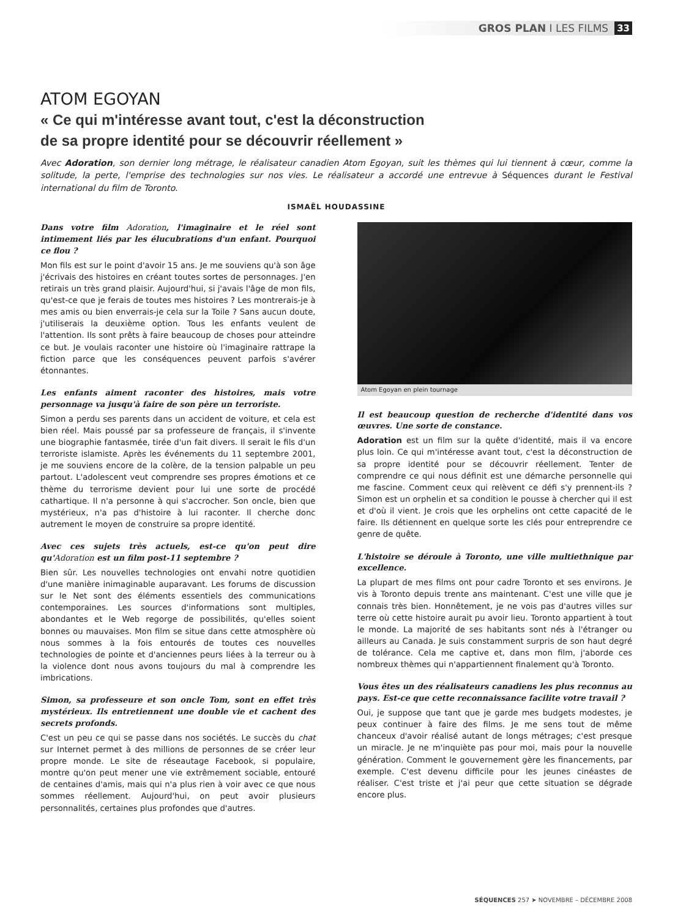GROS PLAN I LES FILMS 33
ATOM EGOYAN
« Ce qui m'intéresse avant tout, c'est la déconstruction
de sa propre identité pour se découvrir réellement »
Avec Adoration, son dernier long métrage, le réalisateur canadien Atom Egoyan, suit les thèmes qui lui tiennent à cœur, comme la solitude, la perte, l'emprise des technologies sur nos vies. Le réalisateur a accordé une entrevue à Séquences durant le Festival international du film de Toronto.
ISMAËL HOUDASSINE
Dans votre film Adoration, l'imaginaire et le réel sont intimement liés par les élucubrations d'un enfant. Pourquoi ce flou ?
Mon fils est sur le point d'avoir 15 ans. Je me souviens qu'à son âge j'écrivais des histoires en créant toutes sortes de personnages. J'en retirais un très grand plaisir. Aujourd'hui, si j'avais l'âge de mon fils, qu'est-ce que je ferais de toutes mes histoires ? Les montrerais-je à mes amis ou bien enverrais-je cela sur la Toile ? Sans aucun doute, j'utiliserais la deuxième option. Tous les enfants veulent de l'attention. Ils sont prêts à faire beaucoup de choses pour atteindre ce but. Je voulais raconter une histoire où l'imaginaire rattrape la fiction parce que les conséquences peuvent parfois s'avérer étonnantes.
Les enfants aiment raconter des histoires, mais votre personnage va jusqu'à faire de son père un terroriste.
Simon a perdu ses parents dans un accident de voiture, et cela est bien réel. Mais poussé par sa professeure de français, il s'invente une biographie fantasmée, tirée d'un fait divers. Il serait le fils d'un terroriste islamiste. Après les événements du 11 septembre 2001, je me souviens encore de la colère, de la tension palpable un peu partout. L'adolescent veut comprendre ses propres émotions et ce thème du terrorisme devient pour lui une sorte de procédé cathartique. Il n'a personne à qui s'accrocher. Son oncle, bien que mystérieux, n'a pas d'histoire à lui raconter. Il cherche donc autrement le moyen de construire sa propre identité.
Avec ces sujets très actuels, est-ce qu'on peut dire qu'Adoration est un film post-11 septembre ?
Bien sûr. Les nouvelles technologies ont envahi notre quotidien d'une manière inimaginable auparavant. Les forums de discussion sur le Net sont des éléments essentiels des communications contemporaines. Les sources d'informations sont multiples, abondantes et le Web regorge de possibilités, qu'elles soient bonnes ou mauvaises. Mon film se situe dans cette atmosphère où nous sommes à la fois entourés de toutes ces nouvelles technologies de pointe et d'anciennes peurs liées à la terreur ou à la violence dont nous avons toujours du mal à comprendre les imbrications.
Simon, sa professeure et son oncle Tom, sont en effet très mystérieux. Ils entretiennent une double vie et cachent des secrets profonds.
C'est un peu ce qui se passe dans nos sociétés. Le succès du chat sur Internet permet à des millions de personnes de se créer leur propre monde. Le site de réseautage Facebook, si populaire, montre qu'on peut mener une vie extrêmement sociable, entouré de centaines d'amis, mais qui n'a plus rien à voir avec ce que nous sommes réellement. Aujourd'hui, on peut avoir plusieurs personnalités, certaines plus profondes que d'autres.
Atom Egoyan en plein tournage
Il est beaucoup question de recherche d'identité dans vos œuvres. Une sorte de constance.
Adoration est un film sur la quête d'identité, mais il va encore plus loin. Ce qui m'intéresse avant tout, c'est la déconstruction de sa propre identité pour se découvrir réellement. Tenter de comprendre ce qui nous définit est une démarche personnelle qui me fascine. Comment ceux qui relèvent ce défi s'y prennent-ils ? Simon est un orphelin et sa condition le pousse à chercher qui il est et d'où il vient. Je crois que les orphelins ont cette capacité de le faire. Ils détiennent en quelque sorte les clés pour entreprendre ce genre de quête.
L'histoire se déroule à Toronto, une ville multiethnique par excellence.
La plupart de mes films ont pour cadre Toronto et ses environs. Je vis à Toronto depuis trente ans maintenant. C'est une ville que je connais très bien. Honnêtement, je ne vois pas d'autres villes sur terre où cette histoire aurait pu avoir lieu. Toronto appartient à tout le monde. La majorité de ses habitants sont nés à l'étranger ou ailleurs au Canada. Je suis constamment surpris de son haut degré de tolérance. Cela me captive et, dans mon film, j'aborde ces nombreux thèmes qui n'appartiennent finalement qu'à Toronto.
Vous êtes un des réalisateurs canadiens les plus reconnus au pays. Est-ce que cette reconnaissance facilite votre travail ?
Oui, je suppose que tant que je garde mes budgets modestes, je peux continuer à faire des films. Je me sens tout de même chanceux d'avoir réalisé autant de longs métrages; c'est presque un miracle. Je ne m'inquiète pas pour moi, mais pour la nouvelle génération. Comment le gouvernement gère les financements, par exemple. C'est devenu difficile pour les jeunes cinéastes de réaliser. C'est triste et j'ai peur que cette situation se dégrade encore plus.
SÉQUENCES 257 ➤ NOVEMBRE – DÉCEMBRE 2008